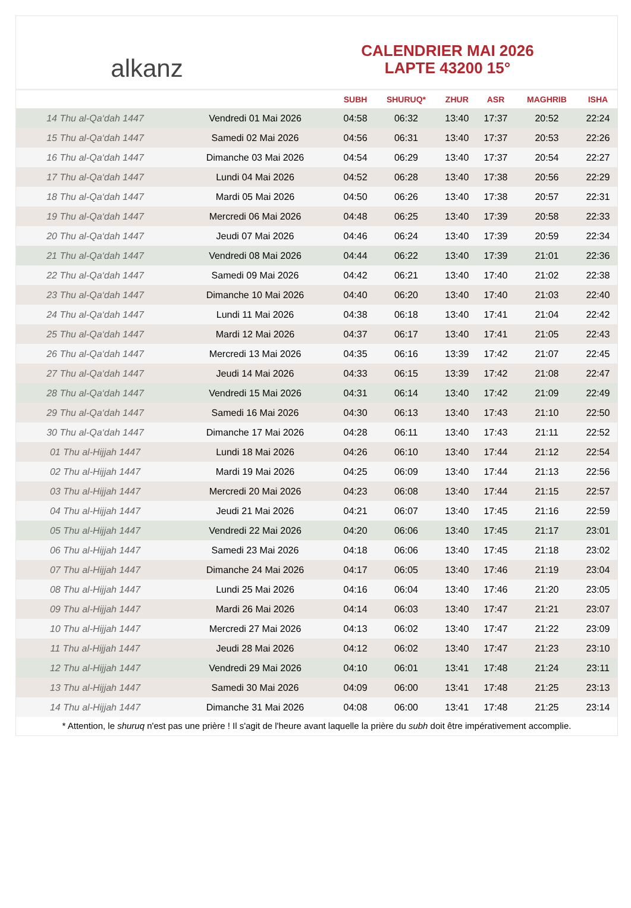alkanz
CALENDRIER MAI 2026
LAPTE 43200 15°
| | | SUBH | SHURUQ* | ZHUR | ASR | MAGHRIB | ISHA |
| --- | --- | --- | --- | --- | --- | --- | --- |
| 14 Thu al-Qa‘dah 1447 | Vendredi 01 Mai 2026 | 04:58 | 06:32 | 13:40 | 17:37 | 20:52 | 22:24 |
| 15 Thu al-Qa‘dah 1447 | Samedi 02 Mai 2026 | 04:56 | 06:31 | 13:40 | 17:37 | 20:53 | 22:26 |
| 16 Thu al-Qa‘dah 1447 | Dimanche 03 Mai 2026 | 04:54 | 06:29 | 13:40 | 17:37 | 20:54 | 22:27 |
| 17 Thu al-Qa‘dah 1447 | Lundi 04 Mai 2026 | 04:52 | 06:28 | 13:40 | 17:38 | 20:56 | 22:29 |
| 18 Thu al-Qa‘dah 1447 | Mardi 05 Mai 2026 | 04:50 | 06:26 | 13:40 | 17:38 | 20:57 | 22:31 |
| 19 Thu al-Qa‘dah 1447 | Mercredi 06 Mai 2026 | 04:48 | 06:25 | 13:40 | 17:39 | 20:58 | 22:33 |
| 20 Thu al-Qa‘dah 1447 | Jeudi 07 Mai 2026 | 04:46 | 06:24 | 13:40 | 17:39 | 20:59 | 22:34 |
| 21 Thu al-Qa‘dah 1447 | Vendredi 08 Mai 2026 | 04:44 | 06:22 | 13:40 | 17:39 | 21:01 | 22:36 |
| 22 Thu al-Qa‘dah 1447 | Samedi 09 Mai 2026 | 04:42 | 06:21 | 13:40 | 17:40 | 21:02 | 22:38 |
| 23 Thu al-Qa‘dah 1447 | Dimanche 10 Mai 2026 | 04:40 | 06:20 | 13:40 | 17:40 | 21:03 | 22:40 |
| 24 Thu al-Qa‘dah 1447 | Lundi 11 Mai 2026 | 04:38 | 06:18 | 13:40 | 17:41 | 21:04 | 22:42 |
| 25 Thu al-Qa‘dah 1447 | Mardi 12 Mai 2026 | 04:37 | 06:17 | 13:40 | 17:41 | 21:05 | 22:43 |
| 26 Thu al-Qa‘dah 1447 | Mercredi 13 Mai 2026 | 04:35 | 06:16 | 13:39 | 17:42 | 21:07 | 22:45 |
| 27 Thu al-Qa‘dah 1447 | Jeudi 14 Mai 2026 | 04:33 | 06:15 | 13:39 | 17:42 | 21:08 | 22:47 |
| 28 Thu al-Qa‘dah 1447 | Vendredi 15 Mai 2026 | 04:31 | 06:14 | 13:40 | 17:42 | 21:09 | 22:49 |
| 29 Thu al-Qa‘dah 1447 | Samedi 16 Mai 2026 | 04:30 | 06:13 | 13:40 | 17:43 | 21:10 | 22:50 |
| 30 Thu al-Qa‘dah 1447 | Dimanche 17 Mai 2026 | 04:28 | 06:11 | 13:40 | 17:43 | 21:11 | 22:52 |
| 01 Thu al-Hijjah 1447 | Lundi 18 Mai 2026 | 04:26 | 06:10 | 13:40 | 17:44 | 21:12 | 22:54 |
| 02 Thu al-Hijjah 1447 | Mardi 19 Mai 2026 | 04:25 | 06:09 | 13:40 | 17:44 | 21:13 | 22:56 |
| 03 Thu al-Hijjah 1447 | Mercredi 20 Mai 2026 | 04:23 | 06:08 | 13:40 | 17:44 | 21:15 | 22:57 |
| 04 Thu al-Hijjah 1447 | Jeudi 21 Mai 2026 | 04:21 | 06:07 | 13:40 | 17:45 | 21:16 | 22:59 |
| 05 Thu al-Hijjah 1447 | Vendredi 22 Mai 2026 | 04:20 | 06:06 | 13:40 | 17:45 | 21:17 | 23:01 |
| 06 Thu al-Hijjah 1447 | Samedi 23 Mai 2026 | 04:18 | 06:06 | 13:40 | 17:45 | 21:18 | 23:02 |
| 07 Thu al-Hijjah 1447 | Dimanche 24 Mai 2026 | 04:17 | 06:05 | 13:40 | 17:46 | 21:19 | 23:04 |
| 08 Thu al-Hijjah 1447 | Lundi 25 Mai 2026 | 04:16 | 06:04 | 13:40 | 17:46 | 21:20 | 23:05 |
| 09 Thu al-Hijjah 1447 | Mardi 26 Mai 2026 | 04:14 | 06:03 | 13:40 | 17:47 | 21:21 | 23:07 |
| 10 Thu al-Hijjah 1447 | Mercredi 27 Mai 2026 | 04:13 | 06:02 | 13:40 | 17:47 | 21:22 | 23:09 |
| 11 Thu al-Hijjah 1447 | Jeudi 28 Mai 2026 | 04:12 | 06:02 | 13:40 | 17:47 | 21:23 | 23:10 |
| 12 Thu al-Hijjah 1447 | Vendredi 29 Mai 2026 | 04:10 | 06:01 | 13:41 | 17:48 | 21:24 | 23:11 |
| 13 Thu al-Hijjah 1447 | Samedi 30 Mai 2026 | 04:09 | 06:00 | 13:41 | 17:48 | 21:25 | 23:13 |
| 14 Thu al-Hijjah 1447 | Dimanche 31 Mai 2026 | 04:08 | 06:00 | 13:41 | 17:48 | 21:25 | 23:14 |
* Attention, le shuruq n'est pas une prière ! Il s'agit de l'heure avant laquelle la prière du subh doit être impérativement accomplie.